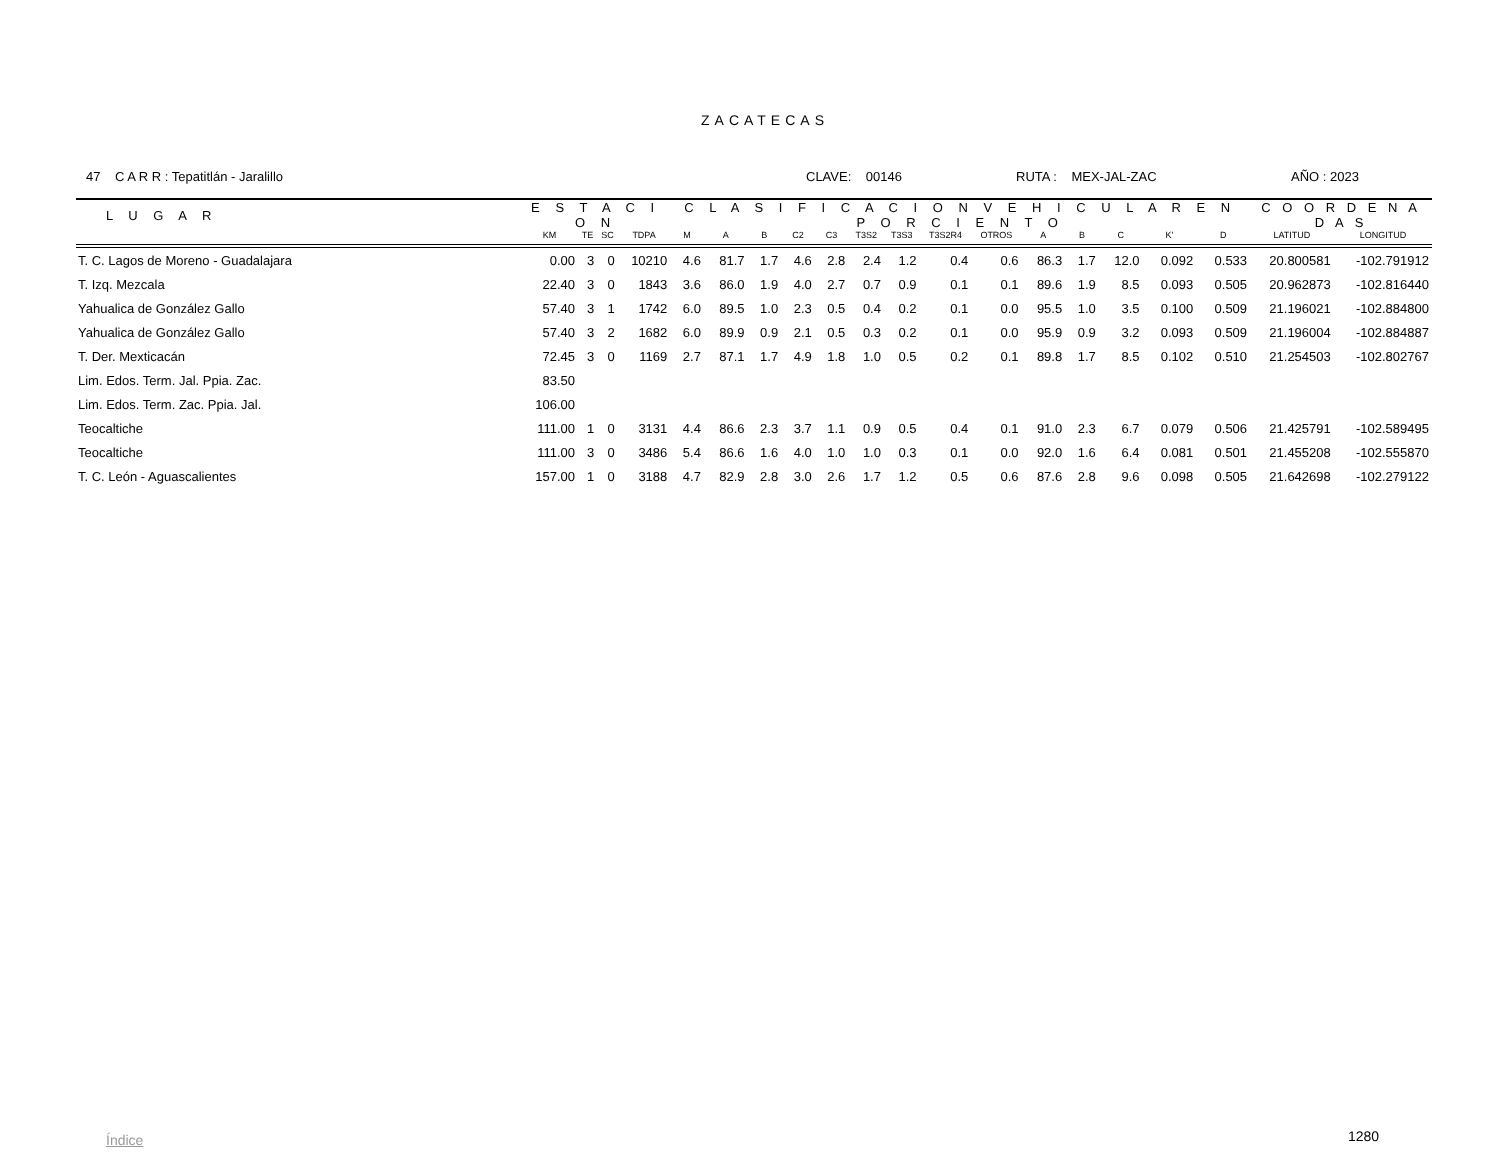ZACATECAS
47 C A R R : Tepatitlán - Jaralillo CLAVE: 00146 RUTA : MEX-JAL-ZAC AÑO : 2023
| L U G A R | E S T A C I O N | | | | C L A S I F I C A C I O N V E H I C U L A R E N P O R C I E N T O | | | | | | | | | | | | | | C O O R D E N A D A S | |
| --- | --- | --- | --- | --- | --- | --- | --- | --- | --- | --- | --- | --- | --- | --- | --- | --- | --- | --- | --- | --- |
| | KM | TE | SC | TDPA | M | A | B | C2 | C3 | T3S2 | T3S3 | T3S2R4 | OTROS | A | B | C | K' | D | LATITUD | LONGITUD |
| T. C. Lagos de Moreno - Guadalajara | 0.00 | 3 | 0 | 10210 | 4.6 | 81.7 | 1.7 | 4.6 | 2.8 | 2.4 | 1.2 | 0.4 | 0.6 | 86.3 | 1.7 | 12.0 | 0.092 | 0.533 | 20.800581 | -102.791912 |
| T. Izq. Mezcala | 22.40 | 3 | 0 | 1843 | 3.6 | 86.0 | 1.9 | 4.0 | 2.7 | 0.7 | 0.9 | 0.1 | 0.1 | 89.6 | 1.9 | 8.5 | 0.093 | 0.505 | 20.962873 | -102.816440 |
| Yahualica de González Gallo | 57.40 | 3 | 1 | 1742 | 6.0 | 89.5 | 1.0 | 2.3 | 0.5 | 0.4 | 0.2 | 0.1 | 0.0 | 95.5 | 1.0 | 3.5 | 0.100 | 0.509 | 21.196021 | -102.884800 |
| Yahualica de González Gallo | 57.40 | 3 | 2 | 1682 | 6.0 | 89.9 | 0.9 | 2.1 | 0.5 | 0.3 | 0.2 | 0.1 | 0.0 | 95.9 | 0.9 | 3.2 | 0.093 | 0.509 | 21.196004 | -102.884887 |
| T. Der. Mexticacán | 72.45 | 3 | 0 | 1169 | 2.7 | 87.1 | 1.7 | 4.9 | 1.8 | 1.0 | 0.5 | 0.2 | 0.1 | 89.8 | 1.7 | 8.5 | 0.102 | 0.510 | 21.254503 | -102.802767 |
| Lim. Edos. Term. Jal. Ppia. Zac. | 83.50 | | | | | | | | | | | | | | | | | | | |
| Lim. Edos. Term. Zac. Ppia. Jal. | 106.00 | | | | | | | | | | | | | | | | | | | |
| Teocaltiche | 111.00 | 1 | 0 | 3131 | 4.4 | 86.6 | 2.3 | 3.7 | 1.1 | 0.9 | 0.5 | 0.4 | 0.1 | 91.0 | 2.3 | 6.7 | 0.079 | 0.506 | 21.425791 | -102.589495 |
| Teocaltiche | 111.00 | 3 | 0 | 3486 | 5.4 | 86.6 | 1.6 | 4.0 | 1.0 | 1.0 | 0.3 | 0.1 | 0.0 | 92.0 | 1.6 | 6.4 | 0.081 | 0.501 | 21.455208 | -102.555870 |
| T. C. León - Aguascalientes | 157.00 | 1 | 0 | 3188 | 4.7 | 82.9 | 2.8 | 3.0 | 2.6 | 1.7 | 1.2 | 0.5 | 0.6 | 87.6 | 2.8 | 9.6 | 0.098 | 0.505 | 21.642698 | -102.279122 |
Índice 1280